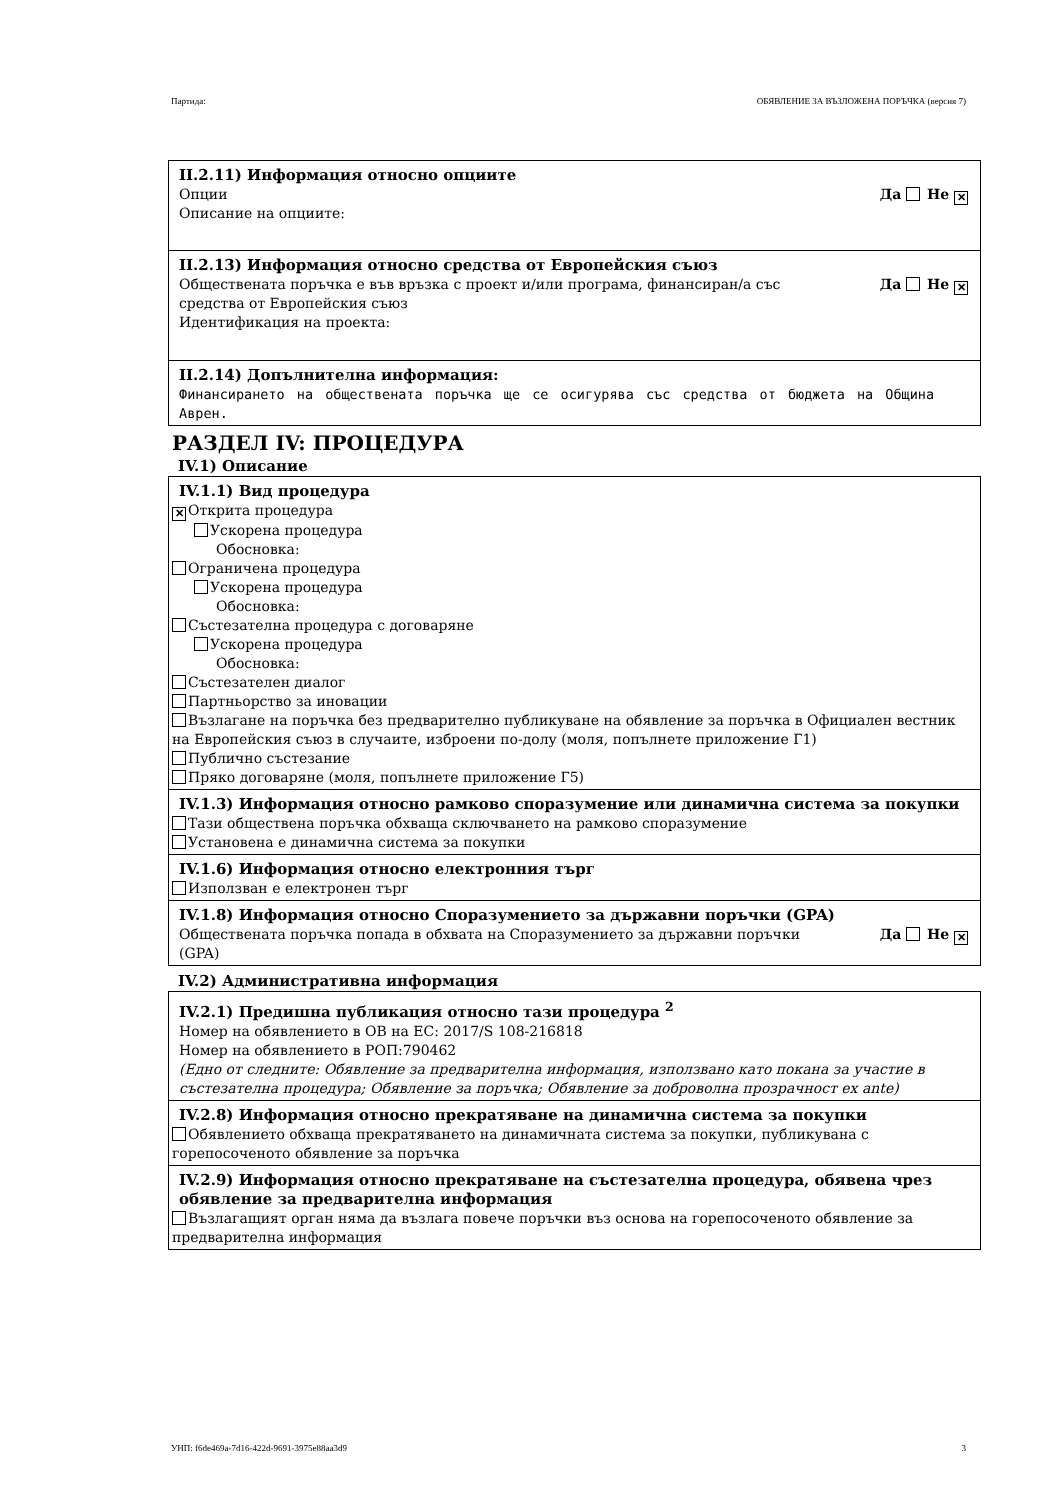Партида: ОБЯВЛЕНИЕ ЗА ВЪЗЛОЖЕНА ПОРЪЧКА (версия 7)
II.2.11) Информация относно опциите
Опции
Описание на опциите:
Да Не ✕
II.2.13) Информация относно средства от Европейския съюз
Обществената поръчка е във връзка с проект и/или програма, финансиран/а със средства от Европейския съюз
Идентификация на проекта:
Да Не ✕
II.2.14) Допълнителна информация:
Финансирането на обществената поръчка ще се осигурява със средства от бюджета на Община Аврен.
РАЗДЕЛ IV: ПРОЦЕДУРА
IV.1) Описание
IV.1.1) Вид процедура
✕ Открита процедура
Ускорена процедура
Обосновка:
Ограничена процедура
Ускорена процедура
Обосновка:
Състезателна процедура с договаряне
Ускорена процедура
Обосновка:
Състезателен диалог
Партньорство за иновации
Възлагане на поръчка без предварително публикуване на обявление за поръчка в Официален вестник на Европейския съюз в случаите, изброени по-долу (моля, попълнете приложение Г1)
Публично състезание
Пряко договаряне (моля, попълнете приложение Г5)
IV.1.3) Информация относно рамково споразумение или динамична система за покупки
Тази обществена поръчка обхваща сключването на рамково споразумение
Установена е динамична система за покупки
IV.1.6) Информация относно електронния търг
Използван е електронен търг
IV.1.8) Информация относно Споразумението за държавни поръчки (GPA)
Обществената поръчка попада в обхвата на Споразумението за държавни поръчки (GPA)
Да Не ✕
IV.2) Административна информация
IV.2.1) Предишна публикация относно тази процедура <sup>2</sup>
Номер на обявлението в ОВ на ЕС: 2017/S 108-216818
Номер на обявлението в РОП:790462
(Едно от следните: Обявление за предварителна информация, използвано като покана за участие в състезателна процедура; Обявление за поръчка; Обявление за доброволна прозрачност ex ante)
IV.2.8) Информация относно прекратяване на динамична система за покупки
Обявлението обхваща прекратяването на динамичната система за покупки, публикувана с горепосоченото обявление за поръчка
IV.2.9) Информация относно прекратяване на състезателна процедура, обявена чрез обявление за предварителна информация
Възлагащият орган няма да възлага повече поръчки въз основа на горепосоченото обявление за предварителна информация
УНП: f6de469a-7d16-422d-9691-3975e88aa3d9 3